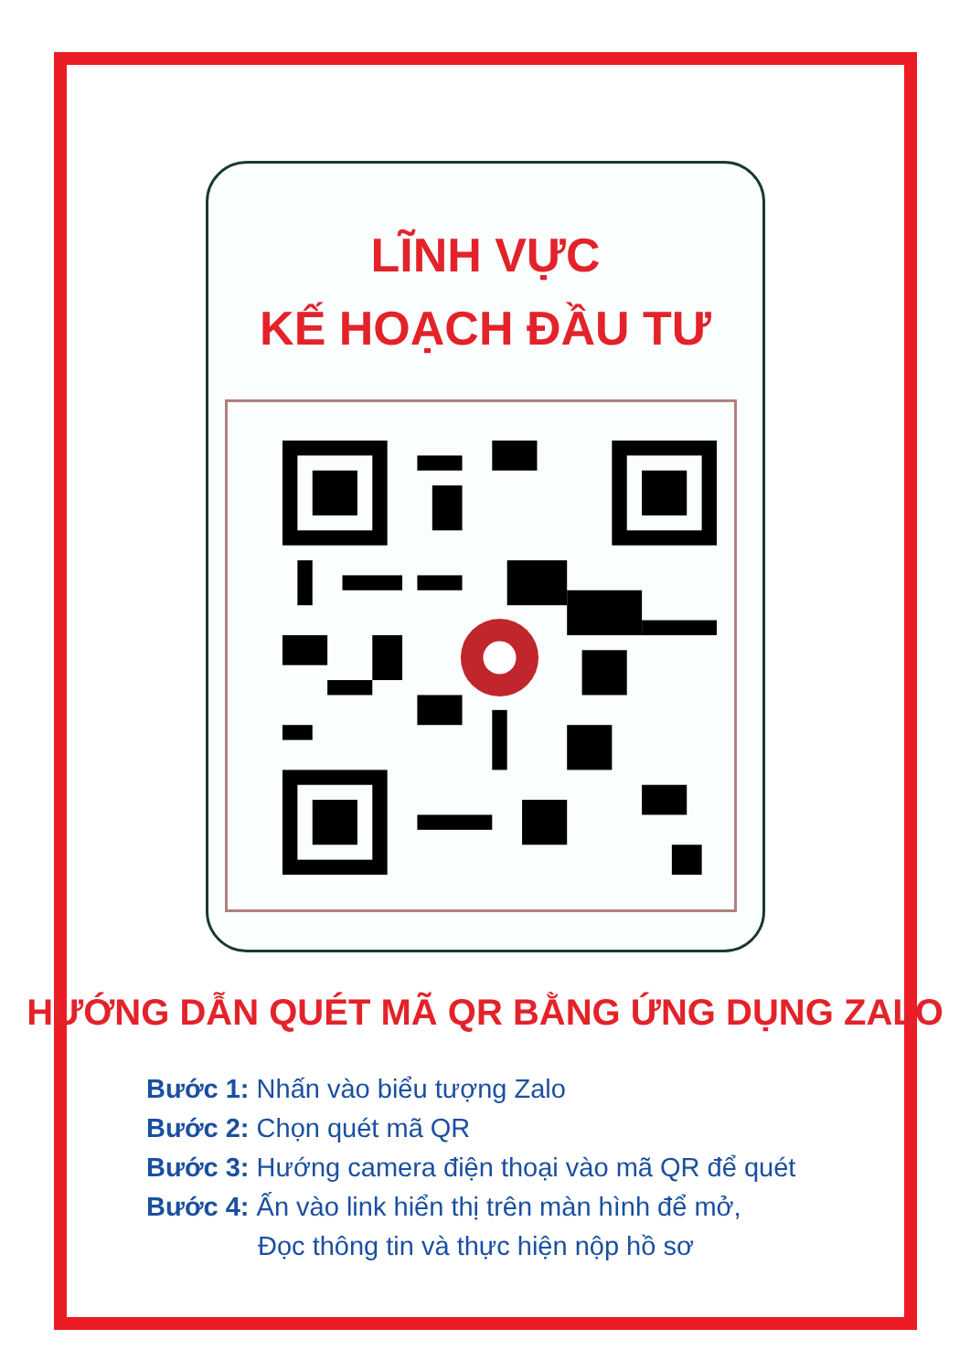LĨNH VỰC
KẾ HOẠCH ĐẦU TƯ
HƯỚNG DẪN QUÉT MÃ QR BẰNG ỨNG DỤNG ZALO
Bước 1: Nhấn vào biểu tượng Zalo
Bước 2: Chọn quét mã QR
Bước 3: Hướng camera điện thoại vào mã QR để quét
Bước 4: Ấn vào link hiển thị trên màn hình để mở,
Đọc thông tin và thực hiện nộp hồ sơ